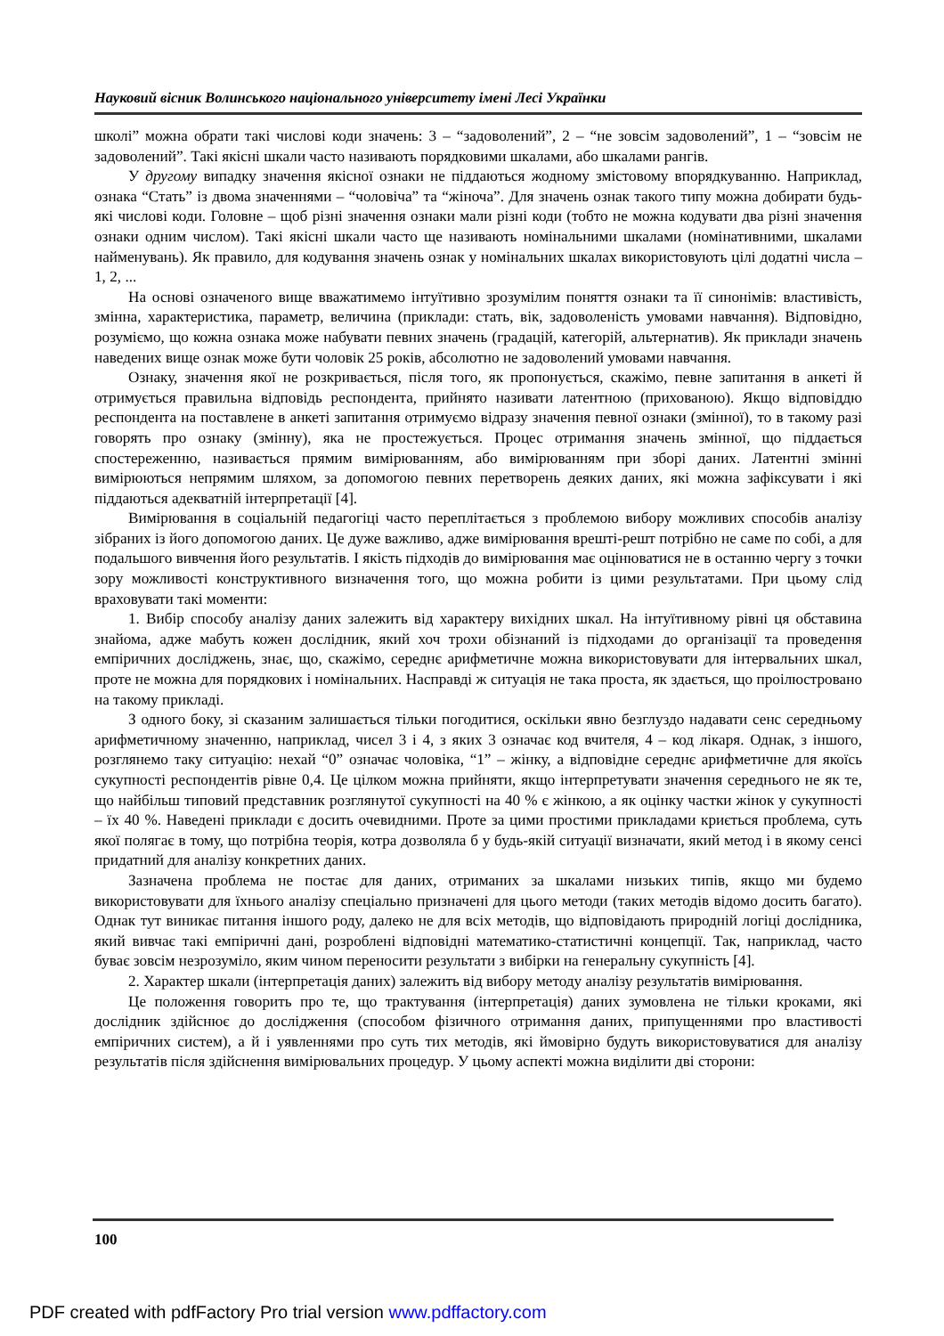Науковий вісник Волинського національного університету імені Лесі Українки
школі” можна обрати такі числові коди значень: 3 – “задоволений”, 2 – “не зовсім задоволений”, 1 – “зовсім не задоволений”. Такі якісні шкали часто називають порядковими шкалами, або шкалами рангів.
У другому випадку значення якісної ознаки не піддаються жодному змістовому впорядкуванню. Наприклад, ознака “Стать” із двома значеннями – “чоловіча” та “жіноча”. Для значень ознак такого типу можна добирати будь-які числові коди. Головне – щоб різні значення ознаки мали різні коди (тобто не можна кодувати два різні значення ознаки одним числом). Такі якісні шкали часто ще називають номінальними шкалами (номінативними, шкалами найменувань). Як правило, для кодування значень ознак у номінальних шкалах використовують цілі додатні числа – 1, 2, ...
На основі означеного вище вважатимемо інтуїтивно зрозумілим поняття ознаки та її синонімів: властивість, змінна, характеристика, параметр, величина (приклади: стать, вік, задоволеність умовами навчання). Відповідно, розуміємо, що кожна ознака може набувати певних значень (градацій, категорій, альтернатив). Як приклади значень наведених вище ознак може бути чоловік 25 років, абсолютно не задоволений умовами навчання.
Ознаку, значення якої не розкривається, після того, як пропонується, скажімо, певне запитання в анкеті й отримується правильна відповідь респондента, прийнято називати латентною (прихованою). Якщо відповіддю респондента на поставлене в анкеті запитання отримуємо відразу значення певної ознаки (змінної), то в такому разі говорять про ознаку (змінну), яка не простежується. Процес отримання значень змінної, що піддається спостереженню, називається прямим вимірюванням, або вимірюванням при зборі даних. Латентні змінні вимірюються непрямим шляхом, за допомогою певних перетворень деяких даних, які можна зафіксувати і які піддаються адекватній інтерпретації [4].
Вимірювання в соціальній педагогіці часто переплітається з проблемою вибору можливих способів аналізу зібраних із його допомогою даних. Це дуже важливо, адже вимірювання врешті-решт потрібно не саме по собі, а для подальшого вивчення його результатів. І якість підходів до вимірювання має оцінюватися не в останню чергу з точки зору можливості конструктивного визначення того, що можна робити із цими результатами. При цьому слід враховувати такі моменти:
1. Вибір способу аналізу даних залежить від характеру вихідних шкал. На інтуїтивному рівні ця обставина знайома, адже мабуть кожен дослідник, який хоч трохи обізнаний із підходами до організації та проведення емпіричних досліджень, знає, що, скажімо, середнє арифметичне можна використовувати для інтервальних шкал, проте не можна для порядкових і номінальних. Насправді ж ситуація не така проста, як здається, що проілюстровано на такому прикладі.
З одного боку, зі сказаним залишається тільки погодитися, оскільки явно безглуздо надавати сенс середньому арифметичному значенню, наприклад, чисел 3 і 4, з яких 3 означає код вчителя, 4 – код лікаря. Однак, з іншого, розглянемо таку ситуацію: нехай “0” означає чоловіка, “1” – жінку, а відповідне середнє арифметичне для якоїсь сукупності респондентів рівне 0,4. Це цілком можна прийняти, якщо інтерпретувати значення середнього не як те, що найбільш типовий представник розглянутої сукупності на 40 % є жінкою, а як оцінку частки жінок у сукупності – їх 40 %. Наведені приклади є досить очевидними. Проте за цими простими прикладами криється проблема, суть якої полягає в тому, що потрібна теорія, котра дозволяла б у будь-якій ситуації визначати, який метод і в якому сенсі придатний для аналізу конкретних даних.
Зазначена проблема не постає для даних, отриманих за шкалами низьких типів, якщо ми будемо використовувати для їхнього аналізу спеціально призначені для цього методи (таких методів відомо досить багато). Однак тут виникає питання іншого роду, далеко не для всіх методів, що відповідають природній логіці дослідника, який вивчає такі емпіричні дані, розроблені відповідні математико-статистичні концепції. Так, наприклад, часто буває зовсім незрозуміло, яким чином переносити результати з вибірки на генеральну сукупність [4].
2. Характер шкали (інтерпретація даних) залежить від вибору методу аналізу результатів вимірювання.
Це положення говорить про те, що трактування (інтерпретація) даних зумовлена не тільки кроками, які дослідник здійснює до дослідження (способом фізичного отримання даних, припущеннями про властивості емпіричних систем), а й і уявленнями про суть тих методів, які ймовірно будуть використовуватися для аналізу результатів після здійснення вимірювальних процедур. У цьому аспекті можна виділити дві сторони:
100
PDF created with pdfFactory Pro trial version www.pdffactory.com